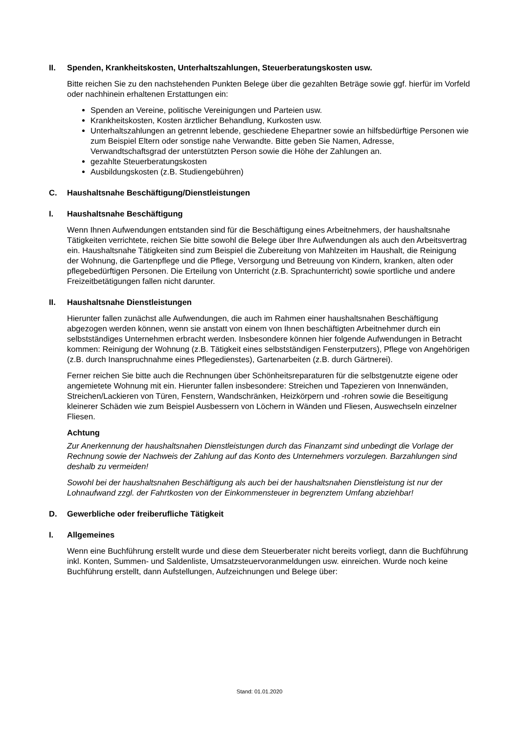II. Spenden, Krankheitskosten, Unterhaltszahlungen, Steuerberatungskosten usw.
Bitte reichen Sie zu den nachstehenden Punkten Belege über die gezahlten Beträge sowie ggf. hierfür im Vorfeld oder nachhinein erhaltenen Erstattungen ein:
Spenden an Vereine, politische Vereinigungen und Parteien usw.
Krankheitskosten, Kosten ärztlicher Behandlung, Kurkosten usw.
Unterhaltszahlungen an getrennt lebende, geschiedene Ehepartner sowie an hilfsbedürftige Personen wie zum Beispiel Eltern oder sonstige nahe Verwandte. Bitte geben Sie Namen, Adresse, Verwandtschaftsgrad der unterstützten Person sowie die Höhe der Zahlungen an.
gezahlte Steuerberatungskosten
Ausbildungskosten (z.B. Studiengebühren)
C. Haushaltsnahe Beschäftigung/Dienstleistungen
I. Haushaltsnahe Beschäftigung
Wenn Ihnen Aufwendungen entstanden sind für die Beschäftigung eines Arbeitnehmers, der haushaltsnahe Tätigkeiten verrichtete, reichen Sie bitte sowohl die Belege über Ihre Aufwendungen als auch den Arbeitsvertrag ein. Haushaltsnahe Tätigkeiten sind zum Beispiel die Zubereitung von Mahlzeiten im Haushalt, die Reinigung der Wohnung, die Gartenpflege und die Pflege, Versorgung und Betreuung von Kindern, kranken, alten oder pflegebedürftigen Personen. Die Erteilung von Unterricht (z.B. Sprachunterricht) sowie sportliche und andere Freizeitbetätigungen fallen nicht darunter.
II. Haushaltsnahe Dienstleistungen
Hierunter fallen zunächst alle Aufwendungen, die auch im Rahmen einer haushaltsnahen Beschäftigung abgezogen werden können, wenn sie anstatt von einem von Ihnen beschäftigten Arbeitnehmer durch ein selbstständiges Unternehmen erbracht werden. Insbesondere können hier folgende Aufwendungen in Betracht kommen: Reinigung der Wohnung (z.B. Tätigkeit eines selbstständigen Fensterputzers), Pflege von Angehörigen (z.B. durch Inanspruchnahme eines Pflegedienstes), Gartenarbeiten (z.B. durch Gärtnerei).
Ferner reichen Sie bitte auch die Rechnungen über Schönheitsreparaturen für die selbstgenutzte eigene oder angemietete Wohnung mit ein. Hierunter fallen insbesondere: Streichen und Tapezieren von Innenwänden, Streichen/Lackieren von Türen, Fenstern, Wandschränken, Heizkörpern und -rohren sowie die Beseitigung kleinerer Schäden wie zum Beispiel Ausbessern von Löchern in Wänden und Fliesen, Auswechseln einzelner Fliesen.
Achtung
Zur Anerkennung der haushaltsnahen Dienstleistungen durch das Finanzamt sind unbedingt die Vorlage der Rechnung sowie der Nachweis der Zahlung auf das Konto des Unternehmers vorzulegen. Barzahlungen sind deshalb zu vermeiden!
Sowohl bei der haushaltsnahen Beschäftigung als auch bei der haushaltsnahen Dienstleistung ist nur der Lohnaufwand zzgl. der Fahrtkosten von der Einkommensteuer in begrenztem Umfang abziehbar!
D. Gewerbliche oder freiberufliche Tätigkeit
I. Allgemeines
Wenn eine Buchführung erstellt wurde und diese dem Steuerberater nicht bereits vorliegt, dann die Buchführung inkl. Konten, Summen- und Saldenliste, Umsatzsteuervoranmeldungen usw. einreichen. Wurde noch keine Buchführung erstellt, dann Aufstellungen, Aufzeichnungen und Belege über:
Stand: 01.01.2020